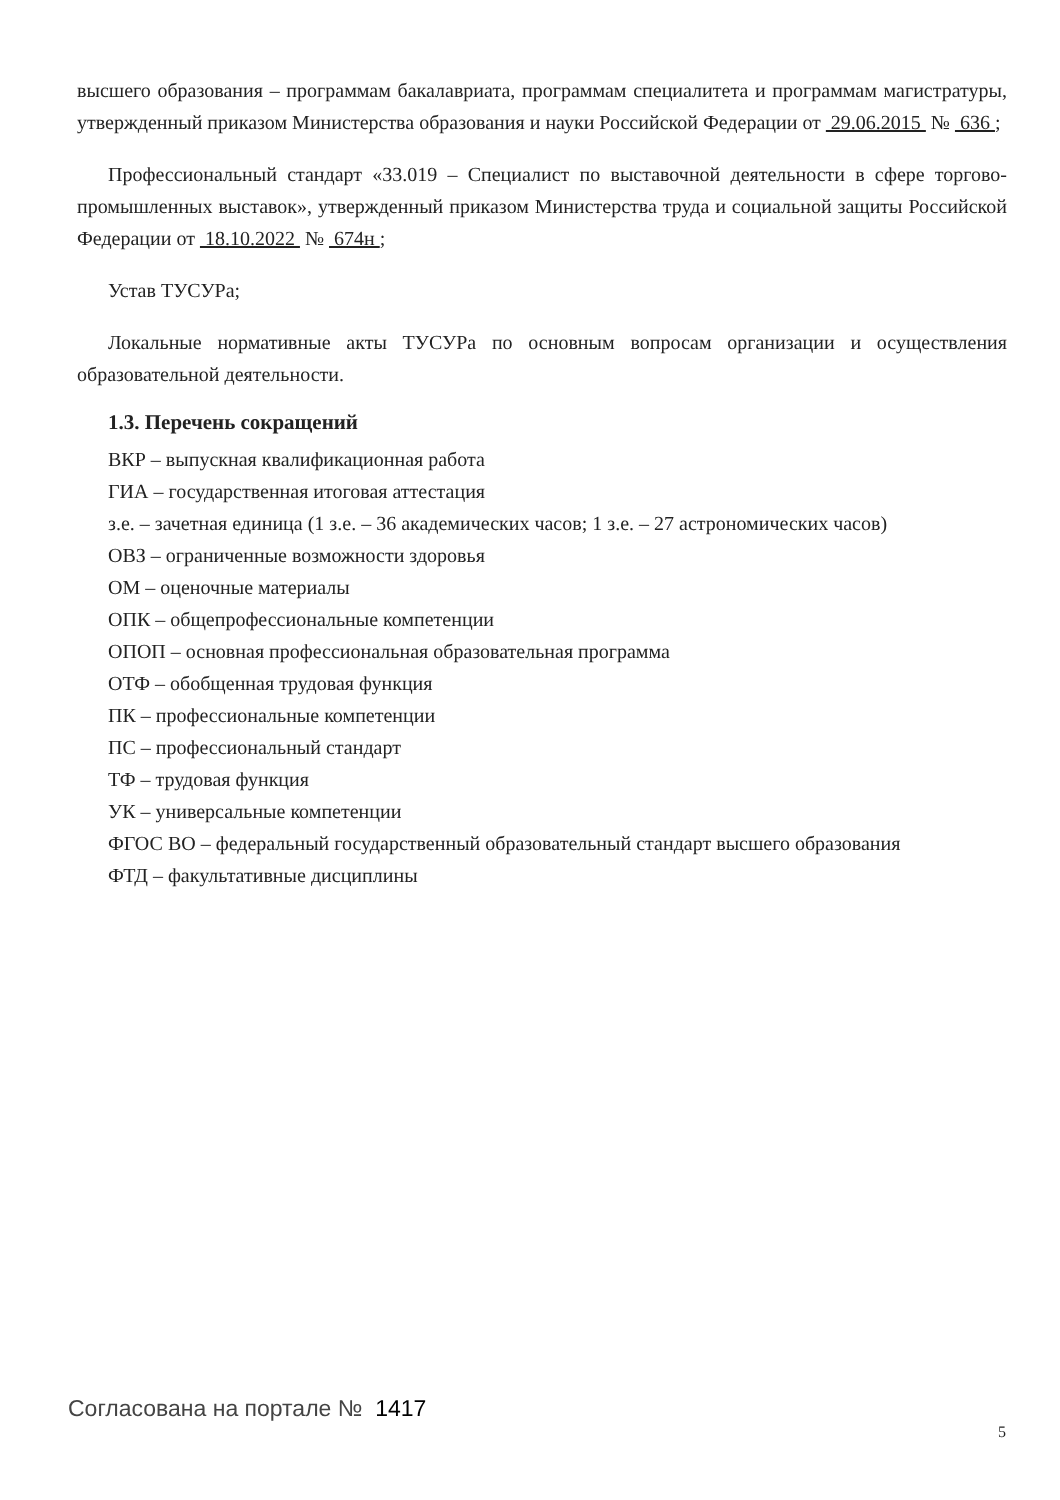высшего образования – программам бакалавриата, программам специалитета и программам магистратуры, утвержденный приказом Министерства образования и науки Российской Федерации от 29.06.2015 № 636 ;
Профессиональный стандарт «33.019 – Специалист по выставочной деятельности в сфере торгово-промышленных выставок», утвержденный приказом Министерства труда и социальной защиты Российской Федерации от 18.10.2022 № 674н ;
Устав ТУСУРа;
Локальные нормативные акты ТУСУРа по основным вопросам организации и осуществления образовательной деятельности.
1.3. Перечень сокращений
ВКР – выпускная квалификационная работа
ГИА – государственная итоговая аттестация
з.е. – зачетная единица (1 з.е. – 36 академических часов; 1 з.е. – 27 астрономических часов)
ОВЗ – ограниченные возможности здоровья
ОМ – оценочные материалы
ОПК – общепрофессиональные компетенции
ОПОП – основная профессиональная образовательная программа
ОТФ – обобщенная трудовая функция
ПК – профессиональные компетенции
ПС – профессиональный стандарт
ТФ – трудовая функция
УК – универсальные компетенции
ФГОС ВО – федеральный государственный образовательный стандарт высшего образования
ФТД – факультативные дисциплины
Согласована на портале № 1417
5